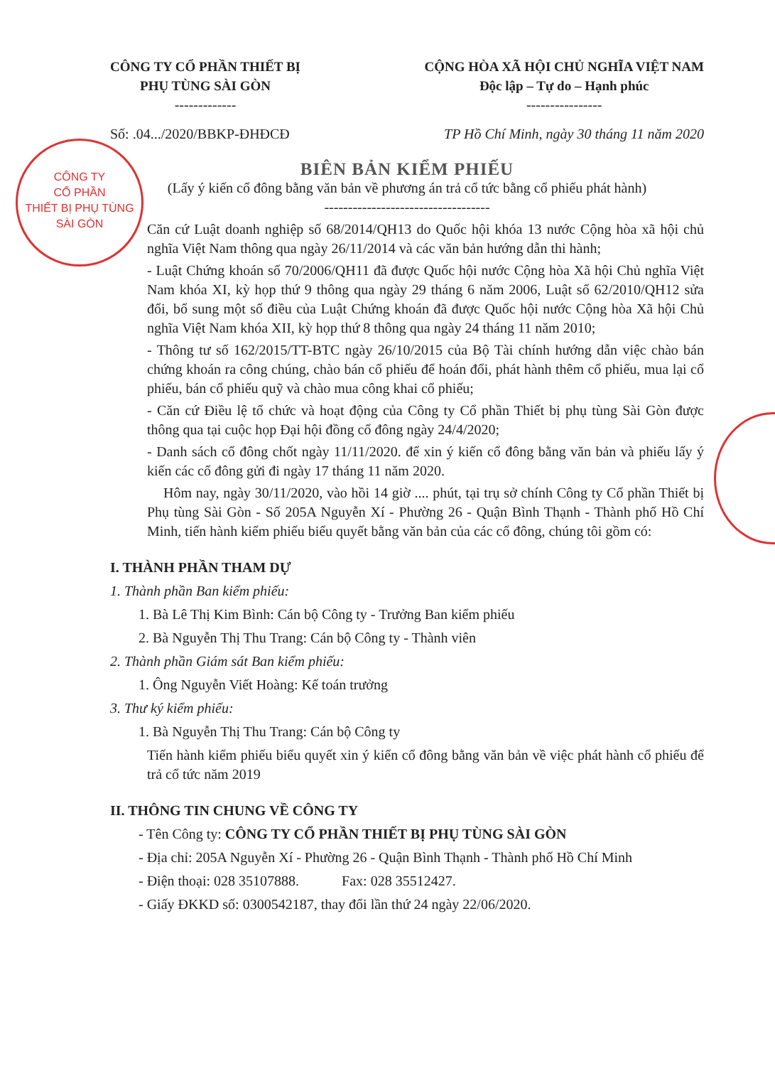CÔNG TY
CỔ PHẦN
THIẾT BỊ PHỤ TÙNG
SÀI GÒN
CÔNG TY CỔ PHẦN THIẾT BỊ
PHỤ TÙNG SÀI GÒN
-------------
CỘNG HÒA XÃ HỘI CHỦ NGHĨA VIỆT NAM
Độc lập – Tự do – Hạnh phúc
----------------
Số: .04.../2020/BBKP-ĐHĐCĐ TP Hồ Chí Minh, ngày 30 tháng 11 năm 2020
BIÊN BẢN KIỂM PHIẾU
(Lấy ý kiến cổ đông bằng văn bản về phương án trả cổ tức bằng cổ phiếu phát hành)
-----------------------------------
Căn cứ Luật doanh nghiệp số 68/2014/QH13 do Quốc hội khóa 13 nước Cộng hòa xã hội chủ nghĩa Việt Nam thông qua ngày 26/11/2014 và các văn bản hướng dẫn thi hành;
- Luật Chứng khoán số 70/2006/QH11 đã được Quốc hội nước Cộng hòa Xã hội Chủ nghĩa Việt Nam khóa XI, kỳ họp thứ 9 thông qua ngày 29 tháng 6 năm 2006, Luật số 62/2010/QH12 sửa đổi, bổ sung một số điều của Luật Chứng khoán đã được Quốc hội nước Cộng hòa Xã hội Chủ nghĩa Việt Nam khóa XII, kỳ họp thứ 8 thông qua ngày 24 tháng 11 năm 2010;
- Thông tư số 162/2015/TT-BTC ngày 26/10/2015 của Bộ Tài chính hướng dẫn việc chào bán chứng khoán ra công chúng, chào bán cổ phiếu để hoán đổi, phát hành thêm cổ phiếu, mua lại cổ phiếu, bán cổ phiếu quỹ và chào mua công khai cổ phiếu;
- Căn cứ Điều lệ tổ chức và hoạt động của Công ty Cổ phần Thiết bị phụ tùng Sài Gòn được thông qua tại cuộc họp Đại hội đồng cổ đông ngày 24/4/2020;
- Danh sách cổ đông chốt ngày 11/11/2020. để xin ý kiến cổ đông bằng văn bản và phiếu lấy ý kiến các cổ đông gửi đi ngày 17 tháng 11 năm 2020.
Hôm nay, ngày 30/11/2020, vào hồi 14 giờ .... phút, tại trụ sở chính Công ty Cổ phần Thiết bị Phụ tùng Sài Gòn - Số 205A Nguyễn Xí - Phường 26 - Quận Bình Thạnh - Thành phố Hồ Chí Minh, tiến hành kiểm phiếu biểu quyết bằng văn bản của các cổ đông, chúng tôi gồm có:
I. THÀNH PHẦN THAM DỰ
1. Thành phần Ban kiểm phiếu:
1. Bà Lê Thị Kim Bình: Cán bộ Công ty - Trưởng Ban kiểm phiếu
2. Bà Nguyễn Thị Thu Trang: Cán bộ Công ty - Thành viên
2. Thành phần Giám sát Ban kiểm phiếu:
1. Ông Nguyễn Viết Hoàng: Kế toán trưởng
3. Thư ký kiểm phiếu:
1. Bà Nguyễn Thị Thu Trang: Cán bộ Công ty
Tiến hành kiểm phiếu biểu quyết xin ý kiến cổ đông bằng văn bản về việc phát hành cổ phiếu để trả cổ tức năm 2019
II. THÔNG TIN CHUNG VỀ CÔNG TY
- Tên Công ty: CÔNG TY CỔ PHẦN THIẾT BỊ PHỤ TÙNG SÀI GÒN
- Địa chỉ: 205A Nguyễn Xí - Phường 26 - Quận Bình Thạnh - Thành phố Hồ Chí Minh
- Điện thoại: 028 35107888. Fax: 028 35512427.
- Giấy ĐKKD số: 0300542187, thay đổi lần thứ 24 ngày 22/06/2020.